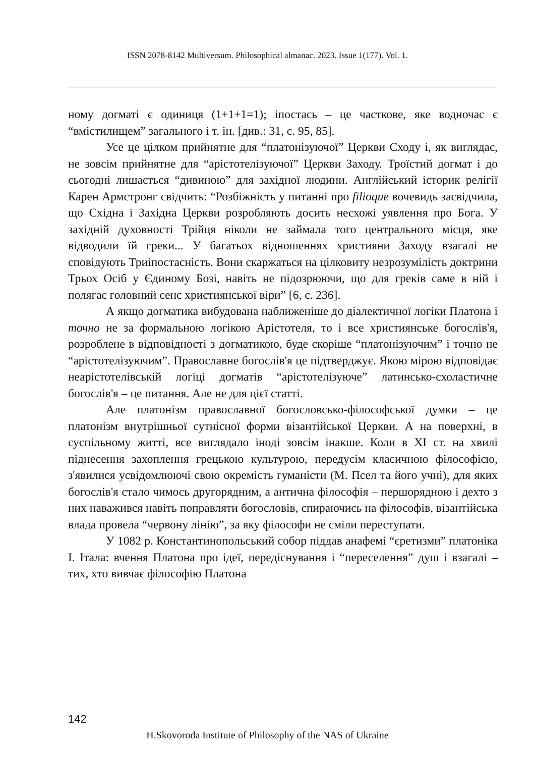ISSN 2078-8142 Multiversum. Philosophical almanac. 2023. Issue 1(177). Vol. 1.
ному догматі є одиниця (1+1+1=1); іпостась – це часткове, яке водночас є “вмістилищем” загального і т. ін. [див.: 31, с. 95, 85].
Усе це цілком прийнятне для “платонізуючої” Церкви Сходу і, як виглядає, не зовсім прийнятне для “арістотелізуючої” Церкви Заходу. Троїстий догмат і до сьогодні лишається “дивиною” для західної людини. Англійський історик релігії Карен Армстронг свідчить: “Розбіжність у питанні про filioque вочевидь засвідчила, що Східна і Західна Церкви розробляють досить несхожі уявлення про Бога. У західній духовності Трійця ніколи не займала того центрального місця, яке відводили їй греки... У багатьох відношеннях християни Заходу взагалі не сповідують Триіпостасність. Вони скаржаться на цілковиту незрозумілість доктрини Трьох Осіб у Єдиному Бозі, навіть не підозрюючи, що для греків саме в ній і полягає головний сенс християнської віри” [6, с. 236].
А якщо догматика вибудована наближеніше до діалектичної логіки Платона і точно не за формальною логікою Арістотеля, то і все християнське богослів'я, розроблене в відповідності з догматикою, буде скоріше “платонізуючим” і точно не “арістотелізуючим”. Православне богослів'я це підтверджує. Якою мірою відповідає неарістотелівській логіці догматів “арістотелізуюче” латинсько-схоластичне богослів'я – це питання. Але не для цієї статті.
Але платонізм православної богословсько-філософської думки – це платонізм внутрішньої сутнісної форми візантійської Церкви. А на поверхні, в суспільному житті, все виглядало іноді зовсім інакше. Коли в XI ст. на хвилі піднесення захоплення грецькою культурою, передусім класичною філософією, з'явилися усвідомлюючі свою окремість гуманісти (М. Псел та його учні), для яких богослів'я стало чимось другорядним, а антична філософія – першорядною і дехто з них наважився навіть поправляти богословів, спираючись на філософів, візантійська влада провела “червону лінію”, за яку філософи не сміли переступати.
У 1082 р. Константинопольський собор піддав анафемі “єретизми” платоніка І. Італа: вчення Платона про ідеї, передіснування і “переселення” душ і взагалі – тих, хто вивчає філософію Платона
142
H.Skovoroda Institute of Philosophy of the NAS of Ukraine